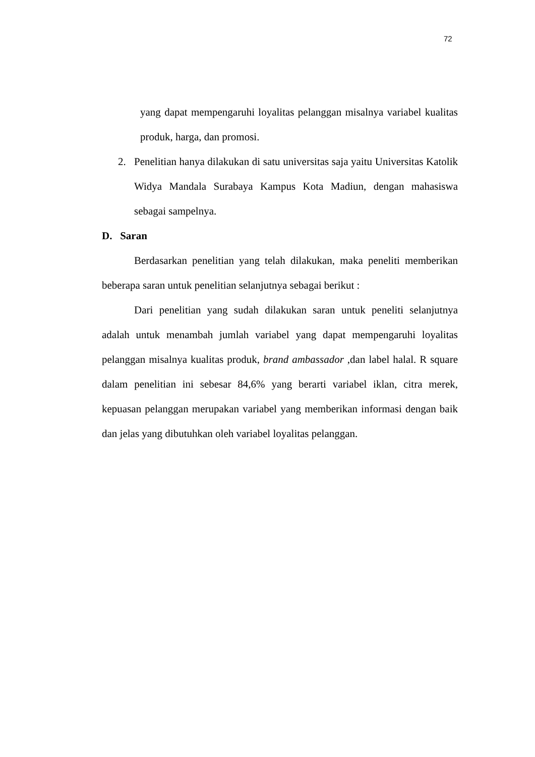72
yang dapat mempengaruhi loyalitas pelanggan misalnya variabel kualitas produk, harga, dan promosi.
2. Penelitian hanya dilakukan di satu universitas saja yaitu Universitas Katolik Widya Mandala Surabaya Kampus Kota Madiun, dengan mahasiswa sebagai sampelnya.
D. Saran
Berdasarkan penelitian yang telah dilakukan, maka peneliti memberikan beberapa saran untuk penelitian selanjutnya sebagai berikut :
Dari penelitian yang sudah dilakukan saran untuk peneliti selanjutnya adalah untuk menambah jumlah variabel yang dapat mempengaruhi loyalitas pelanggan misalnya kualitas produk, brand ambassador ,dan label halal. R square dalam penelitian ini sebesar 84,6% yang berarti variabel iklan, citra merek, kepuasan pelanggan merupakan variabel yang memberikan informasi dengan baik dan jelas yang dibutuhkan oleh variabel loyalitas pelanggan.